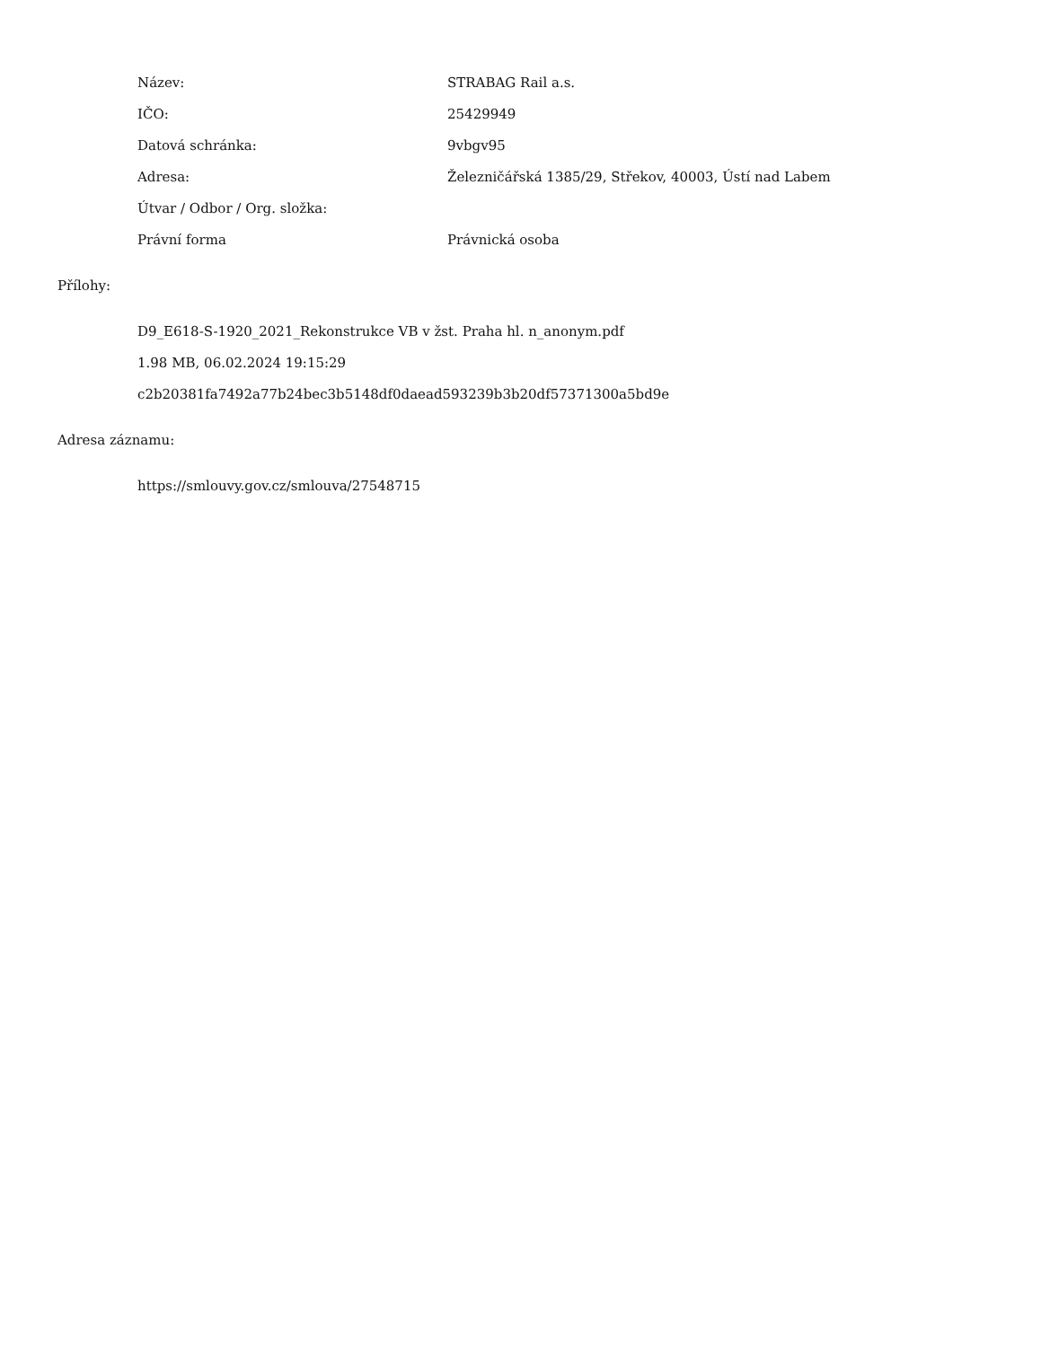Název: STRABAG Rail a.s.
IČO: 25429949
Datová schránka: 9vbgv95
Adresa:
Železničářská 1385/29, Střekov, 40003, Ústí nad Labem
Útvar / Odbor / Org. složka:
Právní forma Právnická osoba
Přílohy:
D9_E618-S-1920_2021_Rekonstrukce VB v žst. Praha hl. n_anonym.pdf
1.98 MB, 06.02.2024 19:15:29
c2b20381fa7492a77b24bec3b5148df0daead593239b3b20df57371300a5bd9e
Adresa záznamu:
https://smlouvy.gov.cz/smlouva/27548715